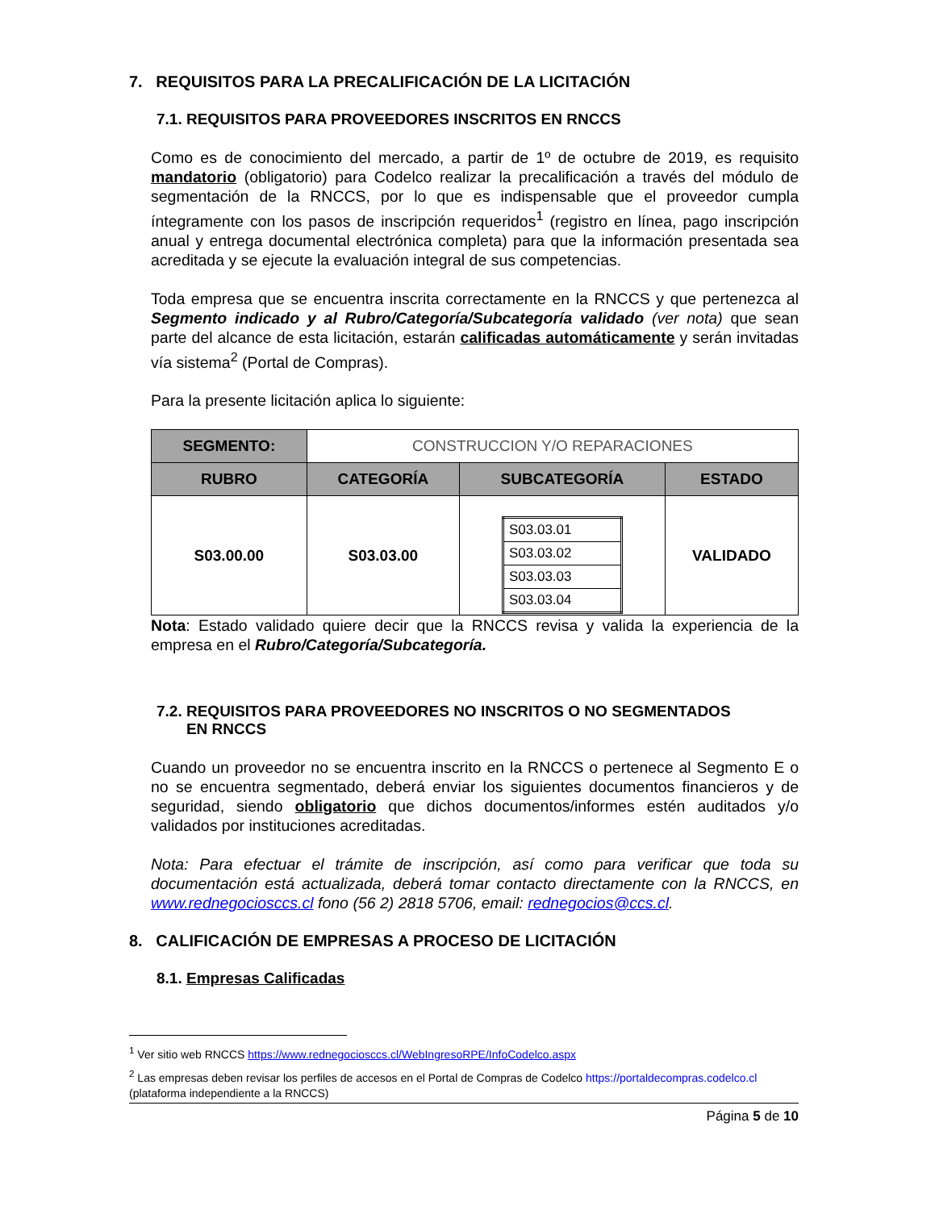7. REQUISITOS PARA LA PRECALIFICACIÓN DE LA LICITACIÓN
7.1. REQUISITOS PARA PROVEEDORES INSCRITOS EN RNCCS
Como es de conocimiento del mercado, a partir de 1º de octubre de 2019, es requisito mandatorio (obligatorio) para Codelco realizar la precalificación a través del módulo de segmentación de la RNCCS, por lo que es indispensable que el proveedor cumpla íntegramente con los pasos de inscripción requeridos<sup>1</sup> (registro en línea, pago inscripción anual y entrega documental electrónica completa) para que la información presentada sea acreditada y se ejecute la evaluación integral de sus competencias.
Toda empresa que se encuentra inscrita correctamente en la RNCCS y que pertenezca al Segmento indicado y al Rubro/Categoría/Subcategoría validado (ver nota) que sean parte del alcance de esta licitación, estarán calificadas automáticamente y serán invitadas vía sistema<sup>2</sup> (Portal de Compras).
Para la presente licitación aplica lo siguiente:
| SEGMENTO: | CONSTRUCCION Y/O REPARACIONES | | |
| RUBRO | CATEGORÍA | SUBCATEGORÍA | ESTADO |
| S03.00.00 | S03.03.00 | / S03.03.01 / / S03.03.02 / / S03.03.03 / / S03.03.04 / | VALIDADO |
Nota: Estado validado quiere decir que la RNCCS revisa y valida la experiencia de la empresa en el Rubro/Categoría/Subcategoría.
7.2. REQUISITOS PARA PROVEEDORES NO INSCRITOS O NO SEGMENTADOS
EN RNCCS
Cuando un proveedor no se encuentra inscrito en la RNCCS o pertenece al Segmento E o no se encuentra segmentado, deberá enviar los siguientes documentos financieros y de seguridad, siendo obligatorio que dichos documentos/informes estén auditados y/o validados por instituciones acreditadas.
Nota: Para efectuar el trámite de inscripción, así como para verificar que toda su documentación está actualizada, deberá tomar contacto directamente con la RNCCS, en www.rednegociosccs.cl fono (56 2) 2818 5706, email: rednegocios@ccs.cl.
8. CALIFICACIÓN DE EMPRESAS A PROCESO DE LICITACIÓN
8.1. Empresas Calificadas
<sup>1</sup> Ver sitio web RNCCS https://www.rednegociosccs.cl/WebIngresoRPE/InfoCodelco.aspx
<sup>2</sup> Las empresas deben revisar los perfiles de accesos en el Portal de Compras de Codelco https://portaldecompras.codelco.cl (plataforma independiente a la RNCCS)
Página 5 de 10